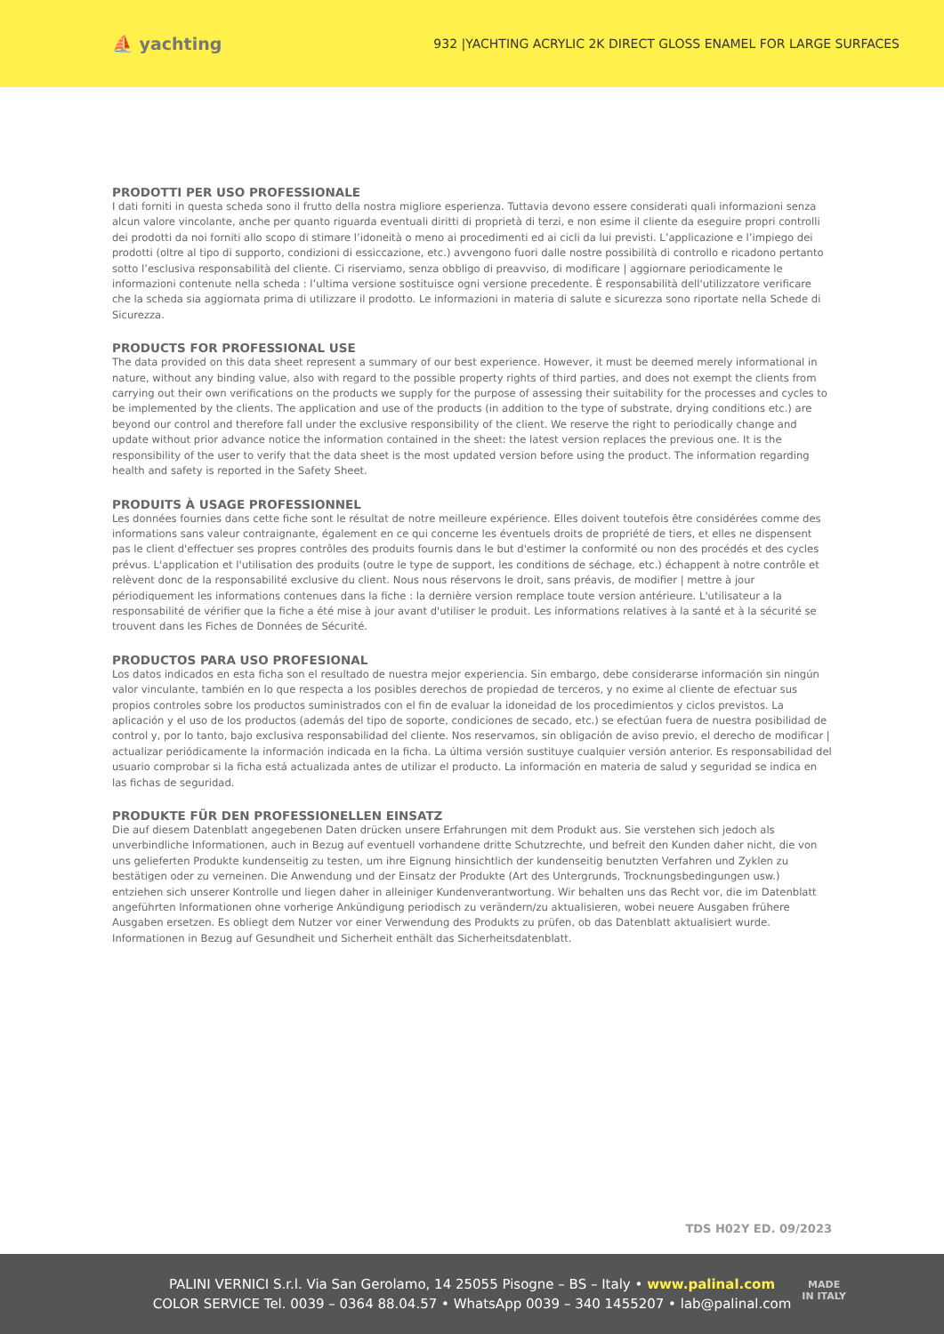⛵ yachting
932 |YACHTING ACRYLIC 2K DIRECT GLOSS ENAMEL FOR LARGE SURFACES
PRODOTTI PER USO PROFESSIONALE
I dati forniti in questa scheda sono il frutto della nostra migliore esperienza. Tuttavia devono essere considerati quali informazioni senza alcun valore vincolante, anche per quanto riguarda eventuali diritti di proprietà di terzi, e non esime il cliente da eseguire propri controlli dei prodotti da noi forniti allo scopo di stimare l’idoneità o meno ai procedimenti ed ai cicli da lui previsti. L’applicazione e l’impiego dei prodotti (oltre al tipo di supporto, condizioni di essiccazione, etc.) avvengono fuori dalle nostre possibilità di controllo e ricadono pertanto sotto l’esclusiva responsabilità del cliente. Ci riserviamo, senza obbligo di preavviso, di modificare | aggiornare periodicamente le informazioni contenute nella scheda : l’ultima versione sostituisce ogni versione precedente. È responsabilità dell'utilizzatore verificare che la scheda sia aggiornata prima di utilizzare il prodotto. Le informazioni in materia di salute e sicurezza sono riportate nella Schede di Sicurezza.
PRODUCTS FOR PROFESSIONAL USE
The data provided on this data sheet represent a summary of our best experience. However, it must be deemed merely informational in nature, without any binding value, also with regard to the possible property rights of third parties, and does not exempt the clients from carrying out their own verifications on the products we supply for the purpose of assessing their suitability for the processes and cycles to be implemented by the clients. The application and use of the products (in addition to the type of substrate, drying conditions etc.) are beyond our control and therefore fall under the exclusive responsibility of the client. We reserve the right to periodically change and update without prior advance notice the information contained in the sheet: the latest version replaces the previous one. It is the responsibility of the user to verify that the data sheet is the most updated version before using the product. The information regarding health and safety is reported in the Safety Sheet.
PRODUITS À USAGE PROFESSIONNEL
Les données fournies dans cette fiche sont le résultat de notre meilleure expérience. Elles doivent toutefois être considérées comme des informations sans valeur contraignante, également en ce qui concerne les éventuels droits de propriété de tiers, et elles ne dispensent pas le client d'effectuer ses propres contrôles des produits fournis dans le but d'estimer la conformité ou non des procédés et des cycles prévus. L'application et l'utilisation des produits (outre le type de support, les conditions de séchage, etc.) échappent à notre contrôle et relèvent donc de la responsabilité exclusive du client. Nous nous réservons le droit, sans préavis, de modifier | mettre à jour périodiquement les informations contenues dans la fiche : la dernière version remplace toute version antérieure. L'utilisateur a la responsabilité de vérifier que la fiche a été mise à jour avant d'utiliser le produit. Les informations relatives à la santé et à la sécurité se trouvent dans les Fiches de Données de Sécurité.
PRODUCTOS PARA USO PROFESIONAL
Los datos indicados en esta ficha son el resultado de nuestra mejor experiencia. Sin embargo, debe considerarse información sin ningún valor vinculante, también en lo que respecta a los posibles derechos de propiedad de terceros, y no exime al cliente de efectuar sus propios controles sobre los productos suministrados con el fin de evaluar la idoneidad de los procedimientos y ciclos previstos. La aplicación y el uso de los productos (además del tipo de soporte, condiciones de secado, etc.) se efectúan fuera de nuestra posibilidad de control y, por lo tanto, bajo exclusiva responsabilidad del cliente. Nos reservamos, sin obligación de aviso previo, el derecho de modificar | actualizar periódicamente la información indicada en la ficha. La última versión sustituye cualquier versión anterior. Es responsabilidad del usuario comprobar si la ficha está actualizada antes de utilizar el producto. La información en materia de salud y seguridad se indica en las fichas de seguridad.
PRODUKTE FÜR DEN PROFESSIONELLEN EINSATZ
Die auf diesem Datenblatt angegebenen Daten drücken unsere Erfahrungen mit dem Produkt aus. Sie verstehen sich jedoch als unverbindliche Informationen, auch in Bezug auf eventuell vorhandene dritte Schutzrechte, und befreit den Kunden daher nicht, die von uns gelieferten Produkte kundenseitig zu testen, um ihre Eignung hinsichtlich der kundenseitig benutzten Verfahren und Zyklen zu bestätigen oder zu verneinen. Die Anwendung und der Einsatz der Produkte (Art des Untergrunds, Trocknungsbedingungen usw.) entziehen sich unserer Kontrolle und liegen daher in alleiniger Kundenverantwortung. Wir behalten uns das Recht vor, die im Datenblatt angeführten Informationen ohne vorherige Ankündigung periodisch zu verändern/zu aktualisieren, wobei neuere Ausgaben frühere Ausgaben ersetzen. Es obliegt dem Nutzer vor einer Verwendung des Produkts zu prüfen, ob das Datenblatt aktualisiert wurde. Informationen in Bezug auf Gesundheit und Sicherheit enthält das Sicherheitsdatenblatt.
TDS H02Y ED. 09/2023
PALINI VERNICI S.r.l. Via San Gerolamo, 14 25055 Pisogne – BS – Italy • www.palinal.com
COLOR SERVICE Tel. 0039 – 0364 88.04.57 • WhatsApp 0039 – 340 1455207 • lab@palinal.com
MADE
IN ITALY